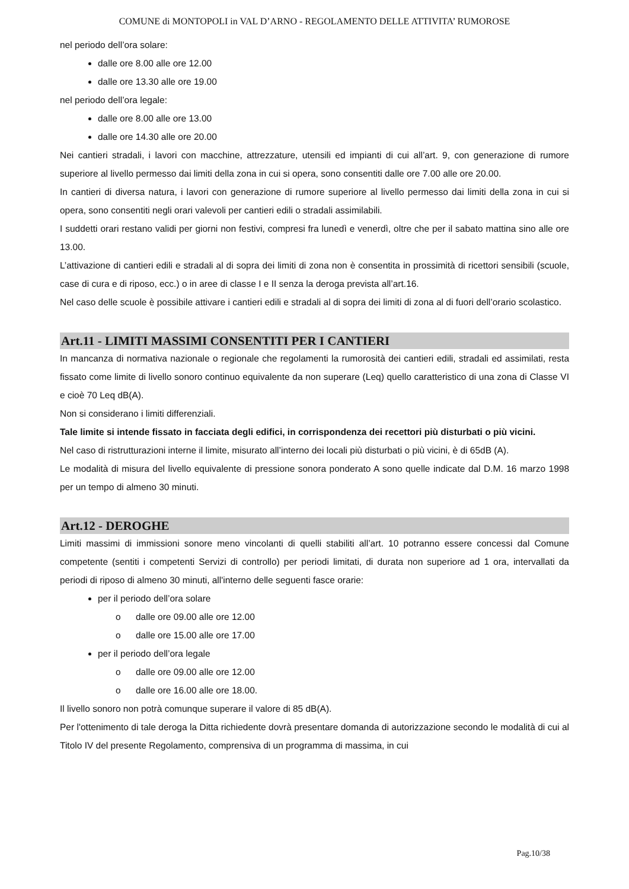COMUNE di MONTOPOLI in VAL D’ARNO - REGOLAMENTO DELLE ATTIVITA’ RUMOROSE
nel periodo dell’ora solare:
dalle ore 8.00 alle ore 12.00
dalle ore 13.30 alle ore 19.00
nel periodo dell’ora legale:
dalle ore 8.00 alle ore 13.00
dalle ore 14.30 alle ore 20.00
Nei cantieri stradali, i lavori con macchine, attrezzature, utensili ed impianti di cui all’art. 9, con generazione di rumore superiore al livello permesso dai limiti della zona in cui si opera, sono consentiti dalle ore 7.00 alle ore 20.00.
In cantieri di diversa natura, i lavori con generazione di rumore superiore al livello permesso dai limiti della zona in cui si opera, sono consentiti negli orari valevoli per cantieri edili o stradali assimilabili.
I suddetti orari restano validi per giorni non festivi, compresi fra lunedì e venerdì, oltre che per il sabato mattina sino alle ore 13.00.
L’attivazione di cantieri edili e stradali al di sopra dei limiti di zona non è consentita in prossimità di ricettori sensibili (scuole, case di cura e di riposo, ecc.) o in aree di classe I e II senza la deroga prevista all’art.16.
Nel caso delle scuole è possibile attivare i cantieri edili e stradali al di sopra dei limiti di zona al di fuori dell’orario scolastico.
Art.11 - LIMITI MASSIMI CONSENTITI PER I CANTIERI
In mancanza di normativa nazionale o regionale che regolamenti la rumorosità dei cantieri edili, stradali ed assimilati, resta fissato come limite di livello sonoro continuo equivalente da non superare (Leq) quello caratteristico di una zona di Classe VI e cioè 70 Leq dB(A).
Non si considerano i limiti differenziali.
Tale limite si intende fissato in facciata degli edifici, in corrispondenza dei recettori più disturbati o più vicini.
Nel caso di ristrutturazioni interne il limite, misurato all’interno dei locali più disturbati o più vicini, è di 65dB (A).
Le modalità di misura del livello equivalente di pressione sonora ponderato A sono quelle indicate dal D.M. 16 marzo 1998 per un tempo di almeno 30 minuti.
Art.12 - DEROGHE
Limiti massimi di immissioni sonore meno vincolanti di quelli stabiliti all’art. 10 potranno essere concessi dal Comune competente (sentiti i competenti Servizi di controllo) per periodi limitati, di durata non superiore ad 1 ora, intervallati da periodi di riposo di almeno 30 minuti, all'interno delle seguenti fasce orarie:
per il periodo dell’ora solare
o dalle ore 09.00 alle ore 12.00
o dalle ore 15.00 alle ore 17.00
per il periodo dell’ora legale
o dalle ore 09.00 alle ore 12.00
o dalle ore 16.00 alle ore 18.00.
Il livello sonoro non potrà comunque superare il valore di 85 dB(A).
Per l'ottenimento di tale deroga la Ditta richiedente dovrà presentare domanda di autorizzazione secondo le modalità di cui al Titolo IV del presente Regolamento, comprensiva di un programma di massima, in cui
Pag.10/38